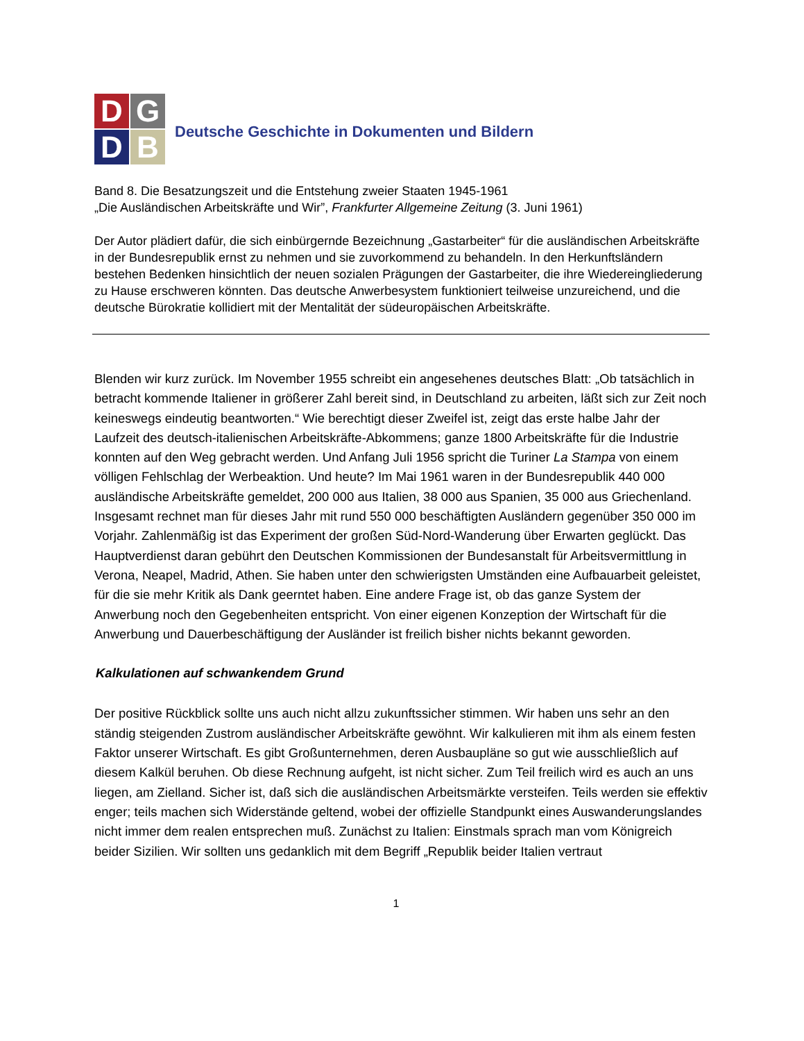D
G
D
B
Deutsche Geschichte in Dokumenten und Bildern
Band 8. Die Besatzungszeit und die Entstehung zweier Staaten 1945-1961
„Die Ausländischen Arbeitskräfte und Wir”, Frankfurter Allgemeine Zeitung (3. Juni 1961)
Der Autor plädiert dafür, die sich einbürgernde Bezeichnung „Gastarbeiter“ für die ausländischen Arbeitskräfte in der Bundesrepublik ernst zu nehmen und sie zuvorkommend zu behandeln. In den Herkunftsländern bestehen Bedenken hinsichtlich der neuen sozialen Prägungen der Gastarbeiter, die ihre Wiedereingliederung zu Hause erschweren könnten. Das deutsche Anwerbesystem funktioniert teilweise unzureichend, und die deutsche Bürokratie kollidiert mit der Mentalität der südeuropäischen Arbeitskräfte.
Blenden wir kurz zurück. Im November 1955 schreibt ein angesehenes deutsches Blatt: „Ob tatsächlich in betracht kommende Italiener in größerer Zahl bereit sind, in Deutschland zu arbeiten, läßt sich zur Zeit noch keineswegs eindeutig beantworten.“ Wie berechtigt dieser Zweifel ist, zeigt das erste halbe Jahr der Laufzeit des deutsch-italienischen Arbeitskräfte-Abkommens; ganze 1800 Arbeitskräfte für die Industrie konnten auf den Weg gebracht werden. Und Anfang Juli 1956 spricht die Turiner La Stampa von einem völligen Fehlschlag der Werbeaktion. Und heute? Im Mai 1961 waren in der Bundesrepublik 440 000 ausländische Arbeitskräfte gemeldet, 200 000 aus Italien, 38 000 aus Spanien, 35 000 aus Griechenland. Insgesamt rechnet man für dieses Jahr mit rund 550 000 beschäftigten Ausländern gegenüber 350 000 im Vorjahr. Zahlenmäßig ist das Experiment der großen Süd-Nord-Wanderung über Erwarten geglückt. Das Hauptverdienst daran gebührt den Deutschen Kommissionen der Bundesanstalt für Arbeitsvermittlung in Verona, Neapel, Madrid, Athen. Sie haben unter den schwierigsten Umständen eine Aufbauarbeit geleistet, für die sie mehr Kritik als Dank geerntet haben. Eine andere Frage ist, ob das ganze System der Anwerbung noch den Gegebenheiten entspricht. Von einer eigenen Konzeption der Wirtschaft für die Anwerbung und Dauerbeschäftigung der Ausländer ist freilich bisher nichts bekannt geworden.
Kalkulationen auf schwankendem Grund
Der positive Rückblick sollte uns auch nicht allzu zukunftssicher stimmen. Wir haben uns sehr an den ständig steigenden Zustrom ausländischer Arbeitskräfte gewöhnt. Wir kalkulieren mit ihm als einem festen Faktor unserer Wirtschaft. Es gibt Großunternehmen, deren Ausbaupläne so gut wie ausschließlich auf diesem Kalkül beruhen. Ob diese Rechnung aufgeht, ist nicht sicher. Zum Teil freilich wird es auch an uns liegen, am Zielland. Sicher ist, daß sich die ausländischen Arbeitsmärkte versteifen. Teils werden sie effektiv enger; teils machen sich Widerstände geltend, wobei der offizielle Standpunkt eines Auswanderungslandes nicht immer dem realen entsprechen muß. Zunächst zu Italien: Einstmals sprach man vom Königreich beider Sizilien. Wir sollten uns gedanklich mit dem Begriff „Republik beider Italien vertraut
1